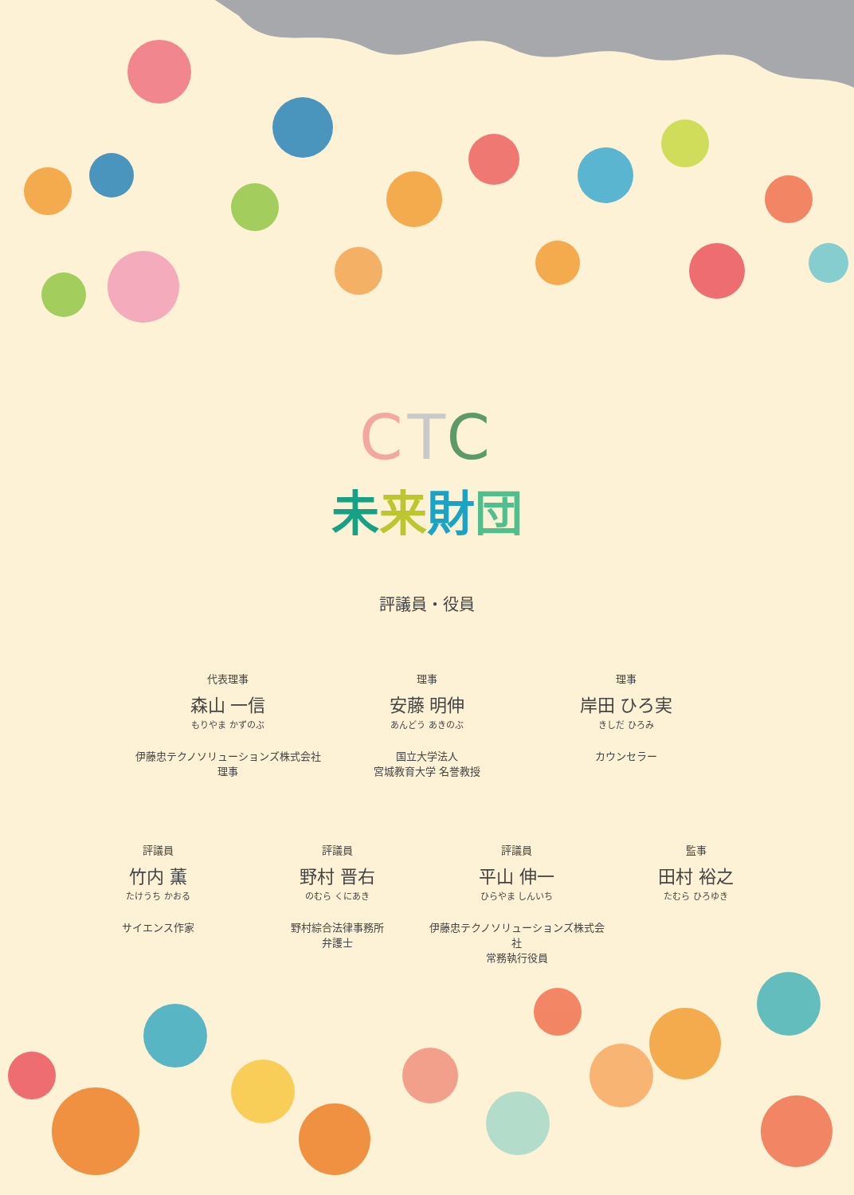CTC
未来財団
評議員・役員
代表理事
森山 一信
もりやま かずのぶ
伊藤忠テクノソリューションズ株式会社
理事
理事
安藤 明伸
あんどう あきのぶ
国立大学法人
宮城教育大学 名誉教授
理事
岸田 ひろ実
きしだ ひろみ
カウンセラー
評議員
竹内 薫
たけうち かおる
サイエンス作家
評議員
野村 晋右
のむら くにあき
野村綜合法律事務所
弁護士
評議員
平山 伸一
ひらやま しんいち
伊藤忠テクノソリューションズ株式会社
常務執行役員
監事
田村 裕之
たむら ひろゆき